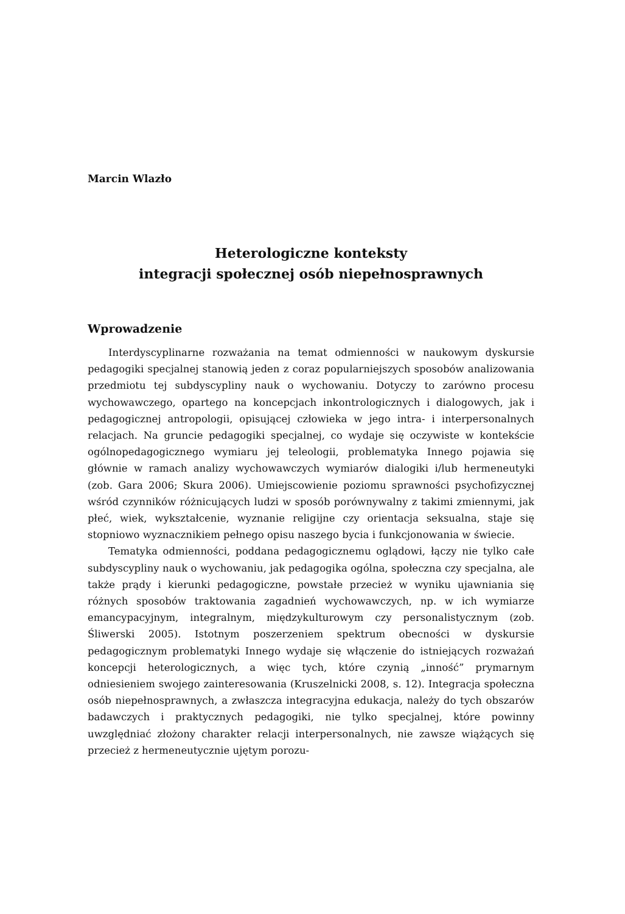Marcin Wlazło
Heterologiczne konteksty
integracji społecznej osób niepełnosprawnych
Wprowadzenie
Interdyscyplinarne rozważania na temat odmienności w naukowym dyskursie pedagogiki specjalnej stanowią jeden z coraz popularniejszych sposobów analizowania przedmiotu tej subdyscypliny nauk o wychowaniu. Dotyczy to zarówno procesu wychowawczego, opartego na koncepcjach inkontrologicznych i dialogowych, jak i pedagogicznej antropologii, opisującej człowieka w jego intra- i interpersonalnych relacjach. Na gruncie pedagogiki specjalnej, co wydaje się oczywiste w kontekście ogólnopedagogicznego wymiaru jej teleologii, problematyka Innego pojawia się głównie w ramach analizy wychowawczych wymiarów dialogiki i/lub hermeneutyki (zob. Gara 2006; Skura 2006). Umiejscowienie poziomu sprawności psychofizycznej wśród czynników różnicujących ludzi w sposób porównywalny z takimi zmiennymi, jak płeć, wiek, wykształcenie, wyznanie religijne czy orientacja seksualna, staje się stopniowo wyznacznikiem pełnego opisu naszego bycia i funkcjonowania w świecie.
Tematyka odmienności, poddana pedagogicznemu oglądowi, łączy nie tylko całe subdyscypliny nauk o wychowaniu, jak pedagogika ogólna, społeczna czy specjalna, ale także prądy i kierunki pedagogiczne, powstałe przecież w wyniku ujawniania się różnych sposobów traktowania zagadnień wychowawczych, np. w ich wymiarze emancypacyjnym, integralnym, międzykulturowym czy personalistycznym (zob. Śliwerski 2005). Istotnym poszerzeniem spektrum obecności w dyskursie pedagogicznym problematyki Innego wydaje się włączenie do istniejących rozważań koncepcji heterologicznych, a więc tych, które czynią „inność” prymarnym odniesieniem swojego zainteresowania (Kruszelnicki 2008, s. 12). Integracja społeczna osób niepełnosprawnych, a zwłaszcza integracyjna edukacja, należy do tych obszarów badawczych i praktycznych pedagogiki, nie tylko specjalnej, które powinny uwzględniać złożony charakter relacji interpersonalnych, nie zawsze wiążących się przecież z hermeneutycznie ujętym porozu-